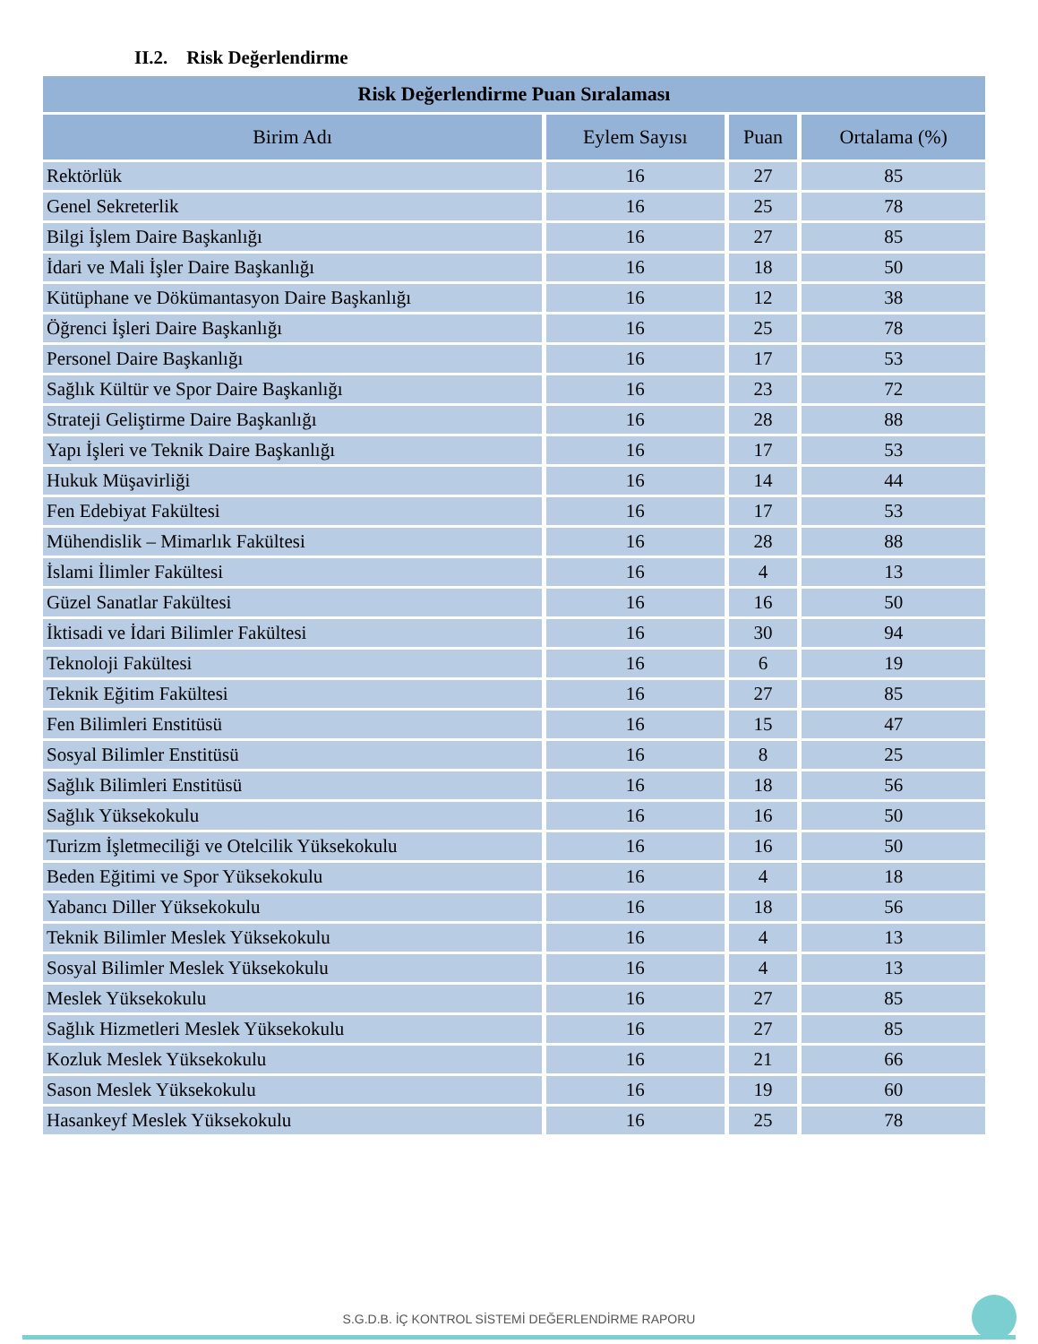II.2. Risk Değerlendirme
| Risk Değerlendirme Puan Sıralaması | | | |
| --- | --- | --- | --- |
| Birim Adı | Eylem Sayısı | Puan | Ortalama (%) |
| Rektörlük | 16 | 27 | 85 |
| Genel Sekreterlik | 16 | 25 | 78 |
| Bilgi İşlem Daire Başkanlığı | 16 | 27 | 85 |
| İdari ve Mali İşler Daire Başkanlığı | 16 | 18 | 50 |
| Kütüphane ve Dökümantasyon Daire Başkanlığı | 16 | 12 | 38 |
| Öğrenci İşleri Daire Başkanlığı | 16 | 25 | 78 |
| Personel Daire Başkanlığı | 16 | 17 | 53 |
| Sağlık Kültür ve Spor Daire Başkanlığı | 16 | 23 | 72 |
| Strateji Geliştirme Daire Başkanlığı | 16 | 28 | 88 |
| Yapı İşleri ve Teknik Daire Başkanlığı | 16 | 17 | 53 |
| Hukuk Müşavirliği | 16 | 14 | 44 |
| Fen Edebiyat Fakültesi | 16 | 17 | 53 |
| Mühendislik – Mimarlık Fakültesi | 16 | 28 | 88 |
| İslami İlimler Fakültesi | 16 | 4 | 13 |
| Güzel Sanatlar Fakültesi | 16 | 16 | 50 |
| İktisadi ve İdari Bilimler Fakültesi | 16 | 30 | 94 |
| Teknoloji Fakültesi | 16 | 6 | 19 |
| Teknik Eğitim Fakültesi | 16 | 27 | 85 |
| Fen Bilimleri Enstitüsü | 16 | 15 | 47 |
| Sosyal Bilimler Enstitüsü | 16 | 8 | 25 |
| Sağlık Bilimleri Enstitüsü | 16 | 18 | 56 |
| Sağlık Yüksekokulu | 16 | 16 | 50 |
| Turizm İşletmeciliği ve Otelcilik Yüksekokulu | 16 | 16 | 50 |
| Beden Eğitimi ve Spor Yüksekokulu | 16 | 4 | 18 |
| Yabancı Diller Yüksekokulu | 16 | 18 | 56 |
| Teknik Bilimler Meslek Yüksekokulu | 16 | 4 | 13 |
| Sosyal Bilimler Meslek Yüksekokulu | 16 | 4 | 13 |
| Meslek Yüksekokulu | 16 | 27 | 85 |
| Sağlık Hizmetleri Meslek Yüksekokulu | 16 | 27 | 85 |
| Kozluk Meslek Yüksekokulu | 16 | 21 | 66 |
| Sason Meslek Yüksekokulu | 16 | 19 | 60 |
| Hasankeyf Meslek Yüksekokulu | 16 | 25 | 78 |
S.G.D.B. İÇ KONTROL SİSTEMİ DEĞERLENDİRME RAPORU